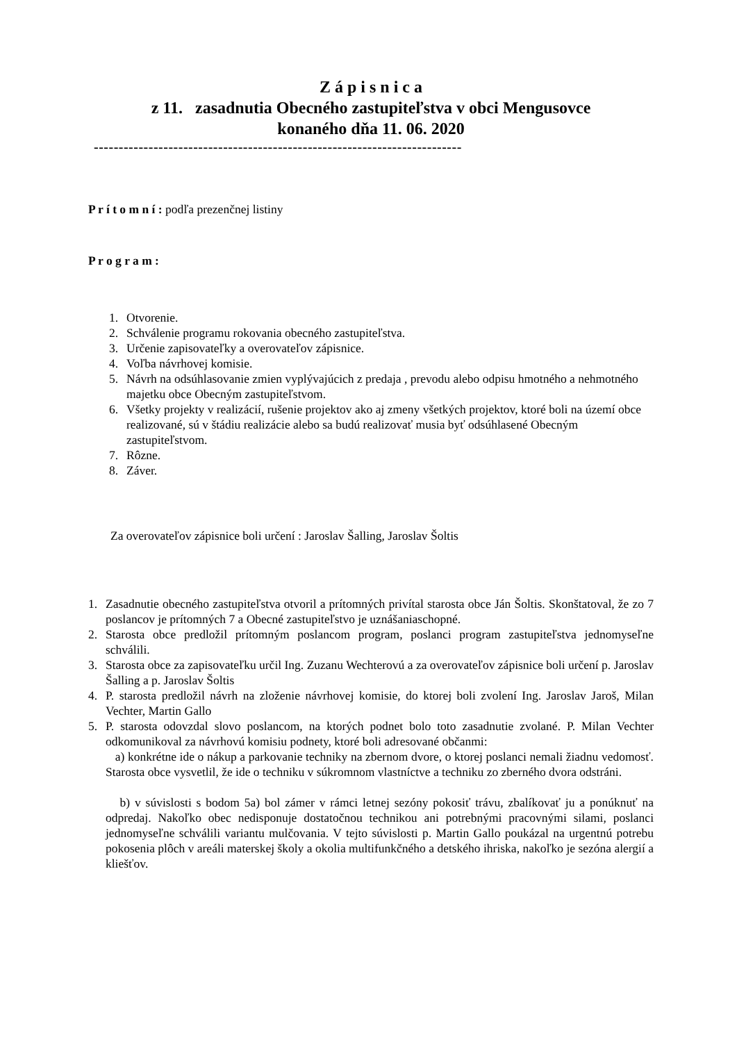Z á p i s n i c a
z 11. zasadnutia Obecného zastupiteľstva v obci Mengusovce
konaného dňa 11. 06. 2020
--------------------------------------------------------------------------
P r í t o m n í : podľa prezenčnej listiny
P r o g r a m :
1. Otvorenie.
2. Schválenie programu rokovania obecného zastupiteľstva.
3. Určenie zapisovateľky a overovateľov zápisnice.
4. Voľba návrhovej komisie.
5. Návrh na odsúhlasovanie zmien vyplývajúcich z predaja , prevodu alebo odpisu hmotného a nehmotného majetku obce Obecným zastupiteľstvom.
6. Všetky projekty v realizácií, rušenie projektov ako aj zmeny všetkých projektov, ktoré boli na území obce realizované, sú v štádiu realizácie alebo sa budú realizovať musia byť odsúhlasené Obecným zastupiteľstvom.
7. Rôzne.
8. Záver.
Za overovateľov zápisnice boli určení : Jaroslav Šalling, Jaroslav Šoltis
1. Zasadnutie obecného zastupiteľstva otvoril a prítomných privítal starosta obce Ján Šoltis. Skonštatoval, že zo 7 poslancov je prítomných 7 a Obecné zastupiteľstvo je uznášaniaschopné.
2. Starosta obce predložil prítomným poslancom program, poslanci program zastupiteľstva jednomyseľne schválili.
3. Starosta obce za zapisovateľku určil Ing. Zuzanu Wechterovú a za overovateľov zápisnice boli určení p. Jaroslav Šalling a p. Jaroslav Šoltis
4. P. starosta predložil návrh na zloženie návrhovej komisie, do ktorej boli zvolení Ing. Jaroslav Jaroš, Milan Vechter, Martin Gallo
5. P. starosta odovzdal slovo poslancom, na ktorých podnet bolo toto zasadnutie zvolané. P. Milan Vechter odkomunikoval za návrhovú komisiu podnety, ktoré boli adresované občanmi:
a) konkrétne ide o nákup a parkovanie techniky na zbernom dvore, o ktorej poslanci nemali žiadnu vedomosť. Starosta obce vysvetlil, že ide o techniku v súkromnom vlastníctve a techniku zo zberného dvora odstráni.
b) v súvislosti s bodom 5a) bol zámer v rámci letnej sezóny pokosiť trávu, zbalíkovať ju a ponúknuť na odpredaj. Nakoľko obec nedisponuje dostatočnou technikou ani potrebnými pracovnými silami, poslanci jednomyseľne schválili variantu mulčovania. V tejto súvislosti p. Martin Gallo poukázal na urgentnú potrebu pokosenia plôch v areáli materskej školy a okolia multifunkčného a detského ihriska, nakoľko je sezóna alergií a kliešťov.